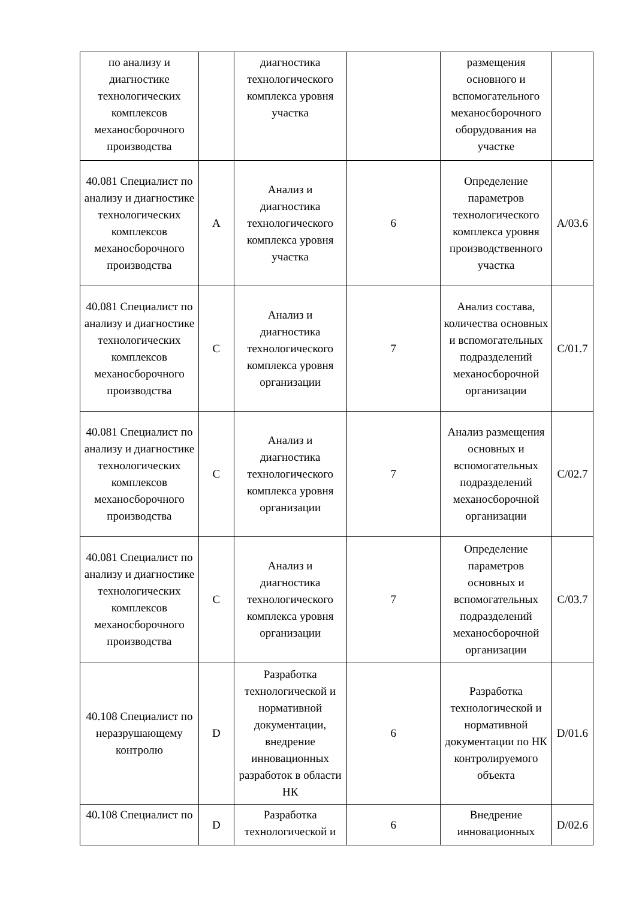| по анализу и диагностике технологических комплексов механосборочного производства | | диагностика технологического комплекса уровня участка | | размещения основного и вспомогательного механосборочного оборудования на участке | |
| 40.081 Специалист по анализу и диагностике технологических комплексов механосборочного производства | A | Анализ и диагностика технологического комплекса уровня участка | 6 | Определение параметров технологического комплекса уровня производственного участка | A/03.6 |
| 40.081 Специалист по анализу и диагностике технологических комплексов механосборочного производства | C | Анализ и диагностика технологического комплекса уровня организации | 7 | Анализ состава, количества основных и вспомогательных подразделений механосборочной организации | C/01.7 |
| 40.081 Специалист по анализу и диагностике технологических комплексов механосборочного производства | C | Анализ и диагностика технологического комплекса уровня организации | 7 | Анализ размещения основных и вспомогательных подразделений механосборочной организации | C/02.7 |
| 40.081 Специалист по анализу и диагностике технологических комплексов механосборочного производства | C | Анализ и диагностика технологического комплекса уровня организации | 7 | Определение параметров основных и вспомогательных подразделений механосборочной организации | C/03.7 |
| 40.108 Специалист по неразрушающему контролю | D | Разработка технологической и нормативной документации, внедрение инновационных разработок в области НК | 6 | Разработка технологической и нормативной документации по НК контролируемого объекта | D/01.6 |
| 40.108 Специалист по | D | Разработка технологической и | 6 | Внедрение инновационных | D/02.6 |